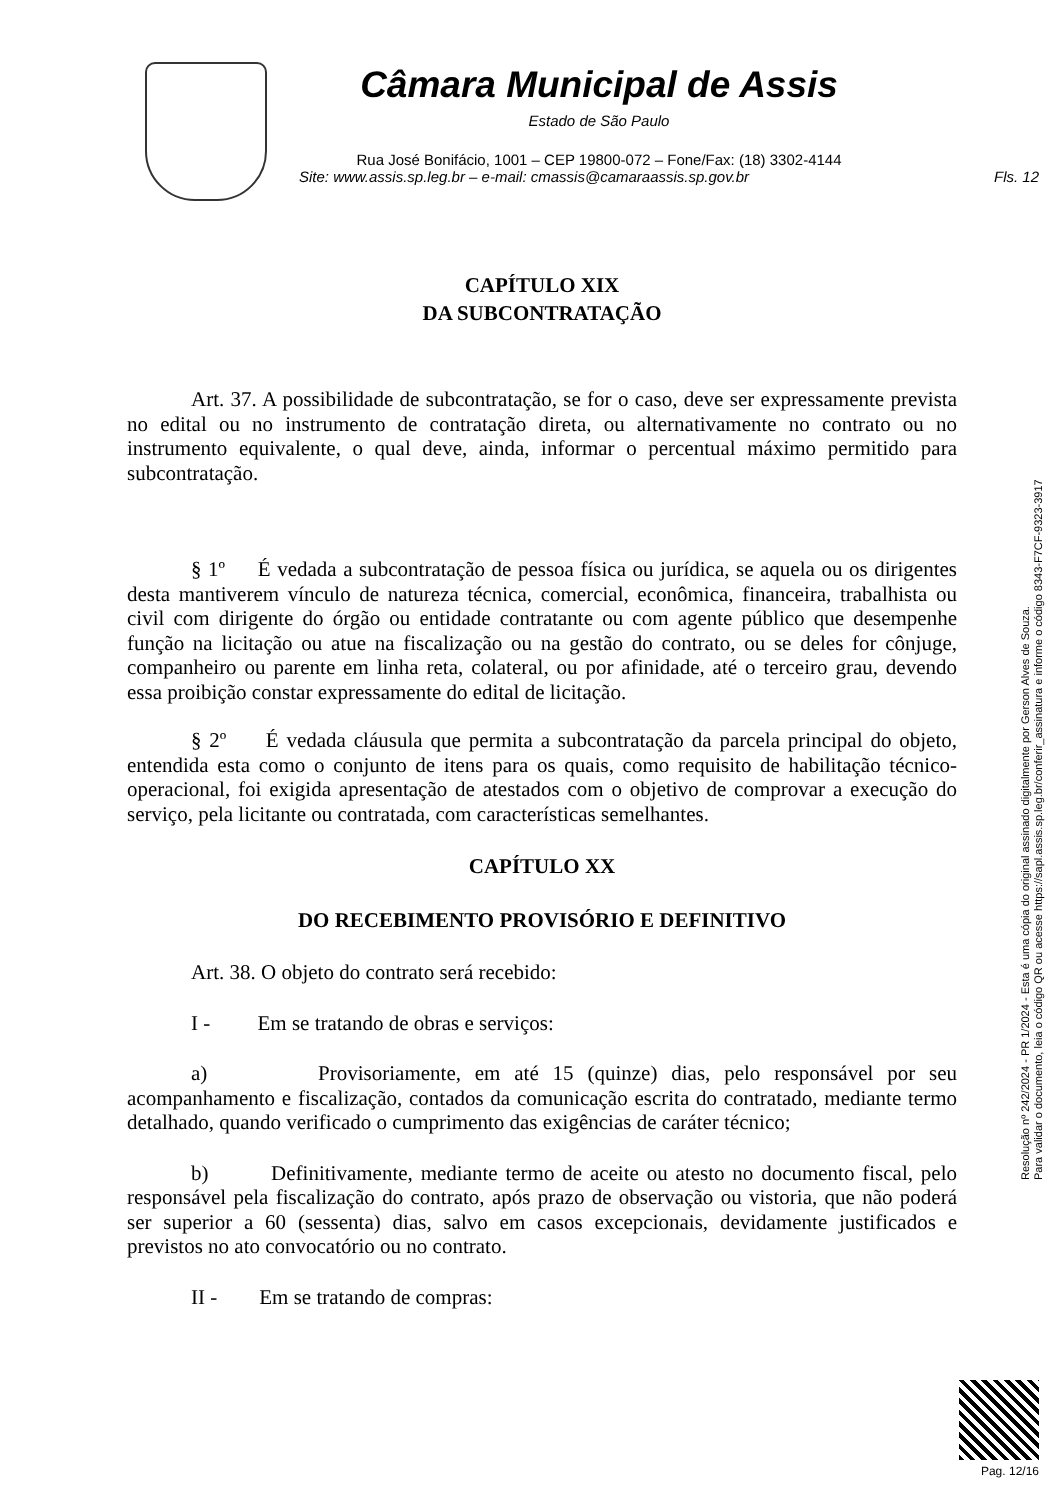Câmara Municipal de Assis
Estado de São Paulo
Rua José Bonifácio, 1001 – CEP 19800-072 – Fone/Fax: (18) 3302-4144
Site: www.assis.sp.leg.br – e-mail: cmassis@camaraassis.sp.gov.br Fls. 12
CAPÍTULO XIX
DA SUBCONTRATAÇÃO
Art. 37. A possibilidade de subcontratação, se for o caso, deve ser expressamente prevista no edital ou no instrumento de contratação direta, ou alternativamente no contrato ou no instrumento equivalente, o qual deve, ainda, informar o percentual máximo permitido para subcontratação.
§ 1º É vedada a subcontratação de pessoa física ou jurídica, se aquela ou os dirigentes desta mantiverem vínculo de natureza técnica, comercial, econômica, financeira, trabalhista ou civil com dirigente do órgão ou entidade contratante ou com agente público que desempenhe função na licitação ou atue na fiscalização ou na gestão do contrato, ou se deles for cônjuge, companheiro ou parente em linha reta, colateral, ou por afinidade, até o terceiro grau, devendo essa proibição constar expressamente do edital de licitação.
§ 2º É vedada cláusula que permita a subcontratação da parcela principal do objeto, entendida esta como o conjunto de itens para os quais, como requisito de habilitação técnico-operacional, foi exigida apresentação de atestados com o objetivo de comprovar a execução do serviço, pela licitante ou contratada, com características semelhantes.
CAPÍTULO XX
DO RECEBIMENTO PROVISÓRIO E DEFINITIVO
Art. 38. O objeto do contrato será recebido:
I - Em se tratando de obras e serviços:
a) Provisoriamente, em até 15 (quinze) dias, pelo responsável por seu acompanhamento e fiscalização, contados da comunicação escrita do contratado, mediante termo detalhado, quando verificado o cumprimento das exigências de caráter técnico;
b) Definitivamente, mediante termo de aceite ou atesto no documento fiscal, pelo responsável pela fiscalização do contrato, após prazo de observação ou vistoria, que não poderá ser superior a 60 (sessenta) dias, salvo em casos excepcionais, devidamente justificados e previstos no ato convocatório ou no contrato.
II - Em se tratando de compras:
Resolução nº 242/2024 - PR 1/2024 - Esta é uma cópia do original assinado digitalmente por Gerson Alves de Souza.
Para validar o documento, leia o código QR ou acesse https://sapl.assis.sp.leg.br/conferir_assinatura e informe o código 8343-F7CF-9323-3917
Pag. 12/16